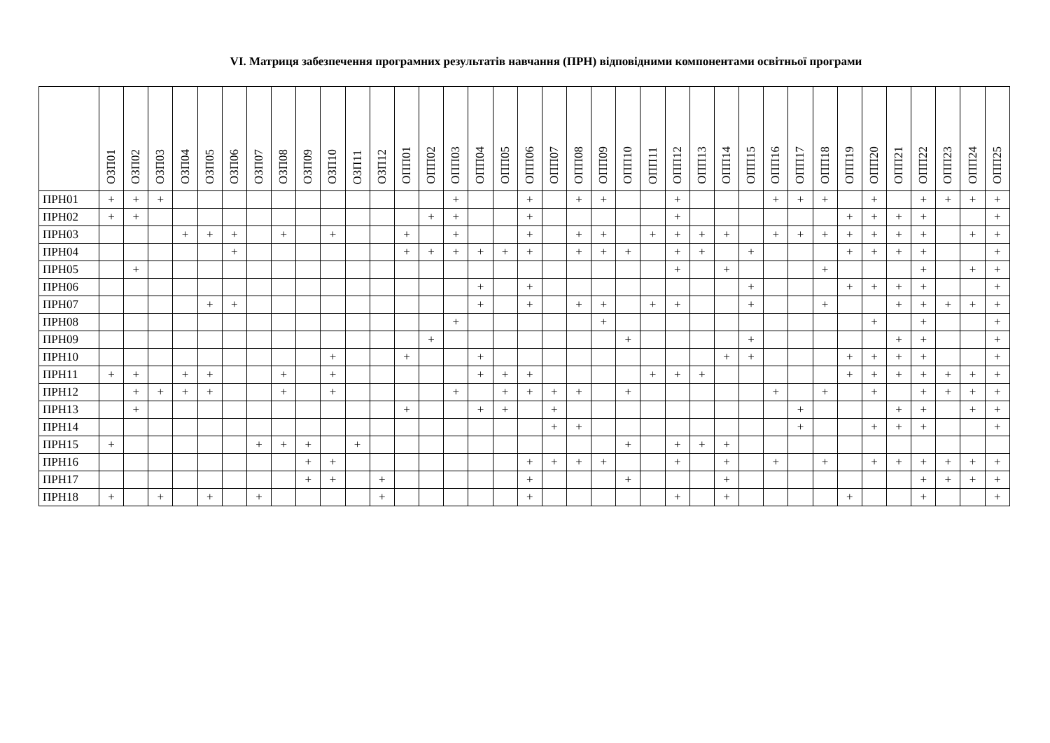VI. Матриця забезпечення програмних результатів навчання (ПРН) відповідними компонентами освітньої програми
| | ОЗП01 | ОЗП02 | ОЗП03 | ОЗП04 | ОЗП05 | ОЗП06 | ОЗП07 | ОЗП08 | ОЗП09 | ОЗП10 | ОЗП11 | ОЗП12 | ОПП01 | ОПП02 | ОПП03 | ОПП04 | ОПП05 | ОПП06 | ОПП07 | ОПП08 | ОПП09 | ОПП10 | ОПП11 | ОПП12 | ОПП13 | ОПП14 | ОПП15 | ОПП16 | ОПП17 | ОПП18 | ОПП19 | ОПП20 | ОПП21 | ОПП22 | ОПП23 | ОПП24 | ОПП25 |
| --- | --- | --- | --- | --- | --- | --- | --- | --- | --- | --- | --- | --- | --- | --- | --- | --- | --- | --- | --- | --- | --- | --- | --- | --- | --- | --- | --- | --- | --- | --- | --- | --- | --- | --- | --- | --- | --- |
| ПРН01 | + | + | + | | | | | | | | | | | | + | | | + | | + | + | | | + | | | | + | + | + | | + | | + | + | + | + |
| ПРН02 | + | + | | | | | | | | | | | | + | + | | | + | | | | | | + | | | | | | | + | + | + | + | | | + |
| ПРН03 | | | | + | + | + | | + | | + | | | + | | + | | | + | | + | + | | + | + | + | + | | + | + | + | + | + | + | + | | + | + |
| ПРН04 | | | | | | + | | | | | | | + | + | + | + | + | + | | + | + | + | | + | + | | + | | | | + | + | + | + | | | + |
| ПРН05 | | + | | | | | | | | | | | | | | | | | | | | | | + | | + | | | | + | | | | + | | + | + |
| ПРН06 | | | | | | | | | | | | | | | | + | | + | | | | | | | | | + | | | | + | + | + | + | | | + |
| ПРН07 | | | | | + | + | | | | | | | | | | + | | + | | + | + | | + | + | | | + | | | + | | | + | + | + | + | + |
| ПРН08 | | | | | | | | | | | | | | | + | | | | | | + | | | | | | | | | | | + | | + | | | + |
| ПРН09 | | | | | | | | | | | | | | + | | | | | | | | + | | | | | + | | | | | | + | + | | | + |
| ПРН10 | | | | | | | | | | + | | | + | | | + | | | | | | | | | | + | + | | | | + | + | + | + | | | + |
| ПРН11 | + | + | | + | + | | | + | | + | | | | | | + | + | + | | | | | + | + | + | | | | | | + | + | + | + | + | + | + |
| ПРН12 | | + | + | + | + | | | + | | + | | | | | + | | + | + | + | + | | + | | | | | | + | | + | | + | | + | + | + | + |
| ПРН13 | | + | | | | | | | | | | | + | | | + | + | | + | | | | | | | | | | + | | | | + | + | | + | + |
| ПРН14 | | | | | | | | | | | | | | | | | | | + | + | | | | | | | | | + | | | + | + | + | | | + |
| ПРН15 | + | | | | | | + | + | + | | + | | | | | | | | | | | + | | + | + | + | | | | | | | | | | | |
| ПРН16 | | | | | | | | | + | + | | | | | | | | + | + | + | + | | | + | | + | | + | | + | | + | + | + | + | + | + |
| ПРН17 | | | | | | | | | + | + | | + | | | | | | + | | | | + | | | | + | | | | | | | | + | + | + | + |
| ПРН18 | + | | + | | + | | + | | | | | + | | | | | | + | | | | | | + | | + | | | | | + | | | + | | | + |